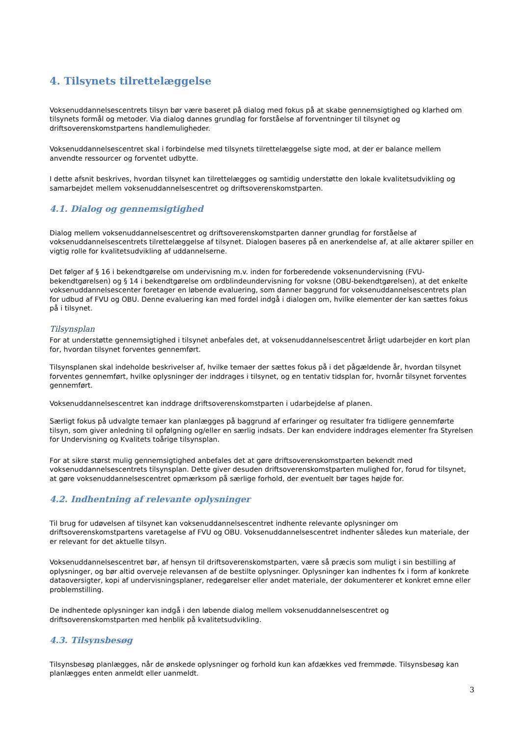4. Tilsynets tilrettelæggelse
Voksenuddannelsescentrets tilsyn bør være baseret på dialog med fokus på at skabe gennemsigtighed og klarhed om tilsynets formål og metoder. Via dialog dannes grundlag for forståelse af forventninger til tilsynet og driftsoverenskomstpartens handlemuligheder.
Voksenuddannelsescentret skal i forbindelse med tilsynets tilrettelæggelse sigte mod, at der er balance mellem anvendte ressourcer og forventet udbytte.
I dette afsnit beskrives, hvordan tilsynet kan tilrettelægges og samtidig understøtte den lokale kvalitetsudvikling og samarbejdet mellem voksenuddannelsescentret og driftsoverenskomstparten.
4.1. Dialog og gennemsigtighed
Dialog mellem voksenuddannelsescentret og driftsoverenskomstparten danner grundlag for forståelse af voksenuddannelsescentrets tilrettelæggelse af tilsynet. Dialogen baseres på en anerkendelse af, at alle aktører spiller en vigtig rolle for kvalitetsudvikling af uddannelserne.
Det følger af § 16 i bekendtgørelse om undervisning m.v. inden for forberedende voksenundervisning (FVU-bekendtgørelsen) og § 14 i bekendtgørelse om ordblindeundervisning for voksne (OBU-bekendtgørelsen), at det enkelte voksenuddannelsescenter foretager en løbende evaluering, som danner baggrund for voksenuddannelsescentrets plan for udbud af FVU og OBU. Denne evaluering kan med fordel indgå i dialogen om, hvilke elementer der kan sættes fokus på i tilsynet.
Tilsynsplan
For at understøtte gennemsigtighed i tilsynet anbefales det, at voksenuddannelsescentret årligt udarbejder en kort plan for, hvordan tilsynet forventes gennemført.
Tilsynsplanen skal indeholde beskrivelser af, hvilke temaer der sættes fokus på i det pågældende år, hvordan tilsynet forventes gennemført, hvilke oplysninger der inddrages i tilsynet, og en tentativ tidsplan for, hvornår tilsynet forventes gennemført.
Voksenuddannelsescentret kan inddrage driftsoverenskomstparten i udarbejdelse af planen.
Særligt fokus på udvalgte temaer kan planlægges på baggrund af erfaringer og resultater fra tidligere gennemførte tilsyn, som giver anledning til opfølgning og/eller en særlig indsats. Der kan endvidere inddrages elementer fra Styrelsen for Undervisning og Kvalitets toårige tilsynsplan.
For at sikre størst mulig gennemsigtighed anbefales det at gøre driftsoverenskomstparten bekendt med voksenuddannelsescentrets tilsynsplan. Dette giver desuden driftsoverenskomstparten mulighed for, forud for tilsynet, at gøre voksenuddannelsescentret opmærksom på særlige forhold, der eventuelt bør tages højde for.
4.2. Indhentning af relevante oplysninger
Til brug for udøvelsen af tilsynet kan voksenuddannelsescentret indhente relevante oplysninger om driftsoverenskomstpartens varetagelse af FVU og OBU. Voksenuddannelsescentret indhenter således kun materiale, der er relevant for det aktuelle tilsyn.
Voksenuddannelsescentret bør, af hensyn til driftsoverenskomstparten, være så præcis som muligt i sin bestilling af oplysninger, og bør altid overveje relevansen af de bestilte oplysninger. Oplysninger kan indhentes fx i form af konkrete dataoversigter, kopi af undervisningsplaner, redegørelser eller andet materiale, der dokumenterer et konkret emne eller problemstilling.
De indhentede oplysninger kan indgå i den løbende dialog mellem voksenuddannelsescentret og driftsoverenskomstparten med henblik på kvalitetsudvikling.
4.3. Tilsynsbesøg
Tilsynsbesøg planlægges, når de ønskede oplysninger og forhold kun kan afdækkes ved fremmøde. Tilsynsbesøg kan planlægges enten anmeldt eller uanmeldt.
3